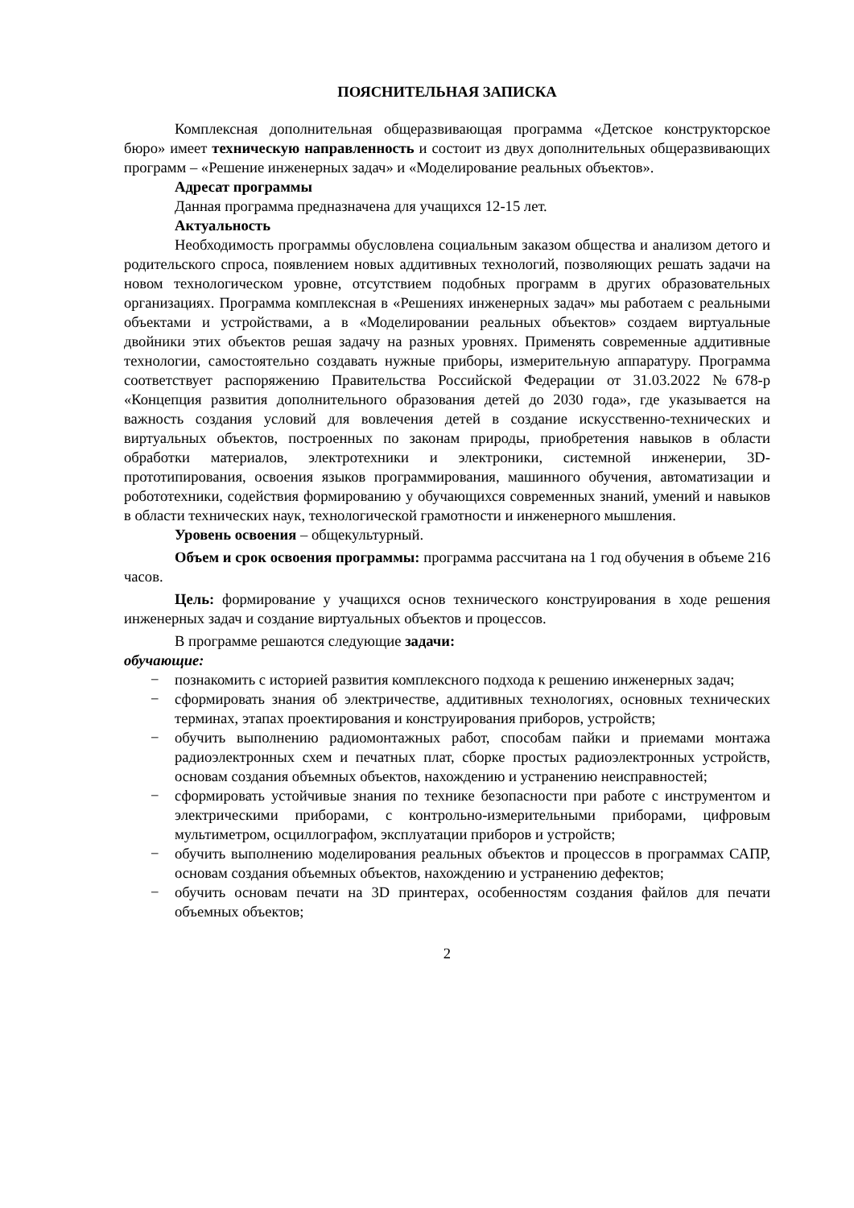ПОЯСНИТЕЛЬНАЯ ЗАПИСКА
Комплексная дополнительная общеразвивающая программа «Детское конструкторское бюро» имеет техническую направленность и состоит из двух дополнительных общеразвивающих программ – «Решение инженерных задач» и «Моделирование реальных объектов».
Адресат программы
Данная программа предназначена для учащихся 12-15 лет.
Актуальность
Необходимость программы обусловлена социальным заказом общества и анализом детого и родительского спроса, появлением новых аддитивных технологий, позволяющих решать задачи на новом технологическом уровне, отсутствием подобных программ в других образовательных организациях. Программа комплексная в «Решениях инженерных задач» мы работаем с реальными объектами и устройствами, а в «Моделировании реальных объектов» создаем виртуальные двойники этих объектов решая задачу на разных уровнях. Применять современные аддитивные технологии, самостоятельно создавать нужные приборы, измерительную аппаратуру. Программа соответствует распоряжению Правительства Российской Федерации от 31.03.2022 №678-р «Концепция развития дополнительного образования детей до 2030 года», где указывается на важность создания условий для вовлечения детей в создание искусственно-технических и виртуальных объектов, построенных по законам природы, приобретения навыков в области обработки материалов, электротехники и электроники, системной инженерии, 3D-прототипирования, освоения языков программирования, машинного обучения, автоматизации и робототехники, содействия формированию у обучающихся современных знаний, умений и навыков в области технических наук, технологической грамотности и инженерного мышления.
Уровень освоения – общекультурный.
Объем и срок освоения программы: программа рассчитана на 1 год обучения в объеме 216 часов.
Цель: формирование у учащихся основ технического конструирования в ходе решения инженерных задач и создание виртуальных объектов и процессов.
В программе решаются следующие задачи:
обучающие:
− познакомить с историей развития комплексного подхода к решению инженерных задач;
− сформировать знания об электричестве, аддитивных технологиях, основных технических терминах, этапах проектирования и конструирования приборов, устройств;
− обучить выполнению радиомонтажных работ, способам пайки и приемами монтажа радиоэлектронных схем и печатных плат, сборке простых радиоэлектронных устройств, основам создания объемных объектов, нахождению и устранению неисправностей;
− сформировать устойчивые знания по технике безопасности при работе с инструментом и электрическими приборами, с контрольно-измерительными приборами, цифровым мультиметром, осциллографом, эксплуатации приборов и устройств;
− обучить выполнению моделирования реальных объектов и процессов в программах САПР, основам создания объемных объектов, нахождению и устранению дефектов;
− обучить основам печати на 3D принтерах, особенностям создания файлов для печати объемных объектов;
2